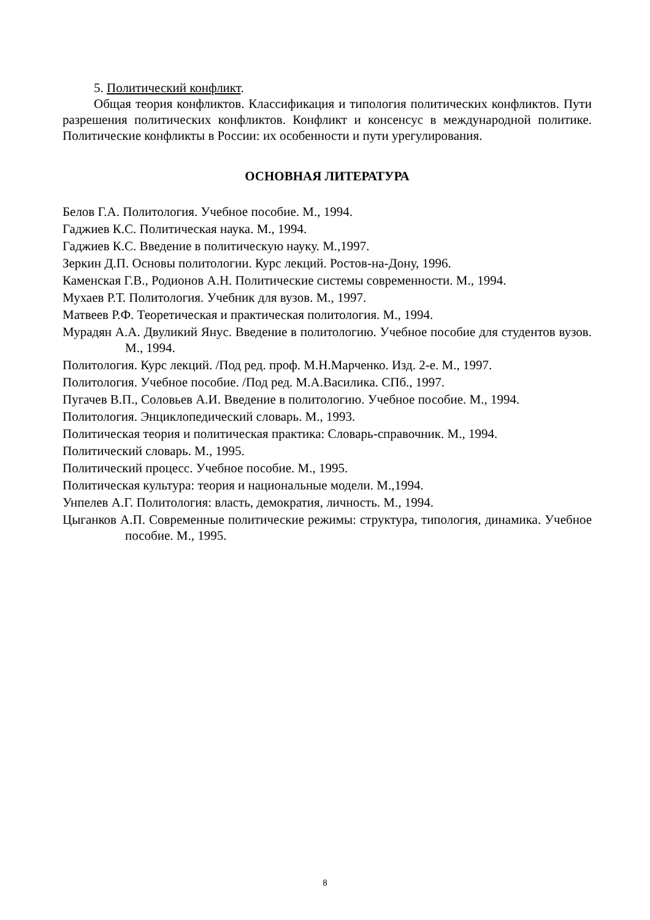5. Политический конфликт.
Общая теория конфликтов. Классификация и типология политических конфликтов. Пути разрешения политических конфликтов. Конфликт и консенсус в международной политике. Политические конфликты в России: их особенности и пути урегулирования.
ОСНОВНАЯ ЛИТЕРАТУРА
Белов Г.А. Политология. Учебное пособие. М., 1994.
Гаджиев К.С. Политическая наука. М., 1994.
Гаджиев К.С. Введение в политическую науку. М.,1997.
Зеркин Д.П. Основы политологии. Курс лекций. Ростов-на-Дону, 1996.
Каменская Г.В., Родионов А.Н. Политические системы современности. М., 1994.
Мухаев Р.Т. Политология. Учебник для вузов. М., 1997.
Матвеев Р.Ф. Теоретическая и практическая политология. М., 1994.
Мурадян А.А. Двуликий Янус. Введение в политологию. Учебное пособие для студентов вузов. М., 1994.
Политология. Курс лекций. /Под ред. проф. М.Н.Марченко. Изд. 2-е. М., 1997.
Политология. Учебное пособие. /Под ред. М.А.Василика. СПб., 1997.
Пугачев В.П., Соловьев А.И. Введение в политологию. Учебное пособие. М., 1994.
Политология. Энциклопедический словарь. М., 1993.
Политическая теория и политическая практика: Словарь-справочник. М., 1994.
Политический словарь. М., 1995.
Политический процесс. Учебное пособие. М., 1995.
Политическая культура: теория и национальные модели. М.,1994.
Унпелев А.Г. Политология: власть, демократия, личность. М., 1994.
Цыганков А.П. Современные политические режимы: структура, типология, динамика. Учебное пособие. М., 1995.
8